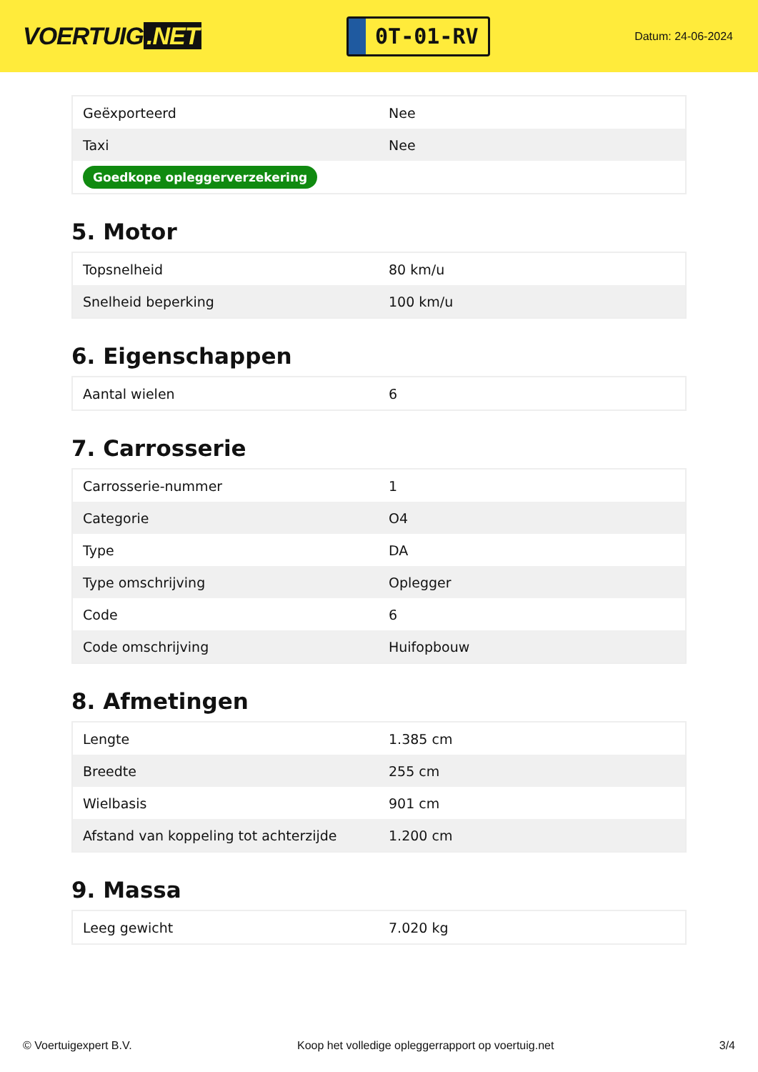VOERTUIG.NET
0T-01-RV
Datum: 24-06-2024
| Geëxporteerd | Nee |
| Taxi | Nee |
| Goedkope opleggerverzekering | |
5. Motor
| Topsnelheid | 80 km/u |
| Snelheid beperking | 100 km/u |
6. Eigenschappen
| Aantal wielen | 6 |
7. Carrosserie
| Carrosserie-nummer | 1 |
| Categorie | O4 |
| Type | DA |
| Type omschrijving | Oplegger |
| Code | 6 |
| Code omschrijving | Huifopbouw |
8. Afmetingen
| Lengte | 1.385 cm |
| Breedte | 255 cm |
| Wielbasis | 901 cm |
| Afstand van koppeling tot achterzijde | 1.200 cm |
9. Massa
| Leeg gewicht | 7.020 kg |
© Voertuigexpert B.V. Koop het volledige opleggerrapport op voertuig.net 3/4